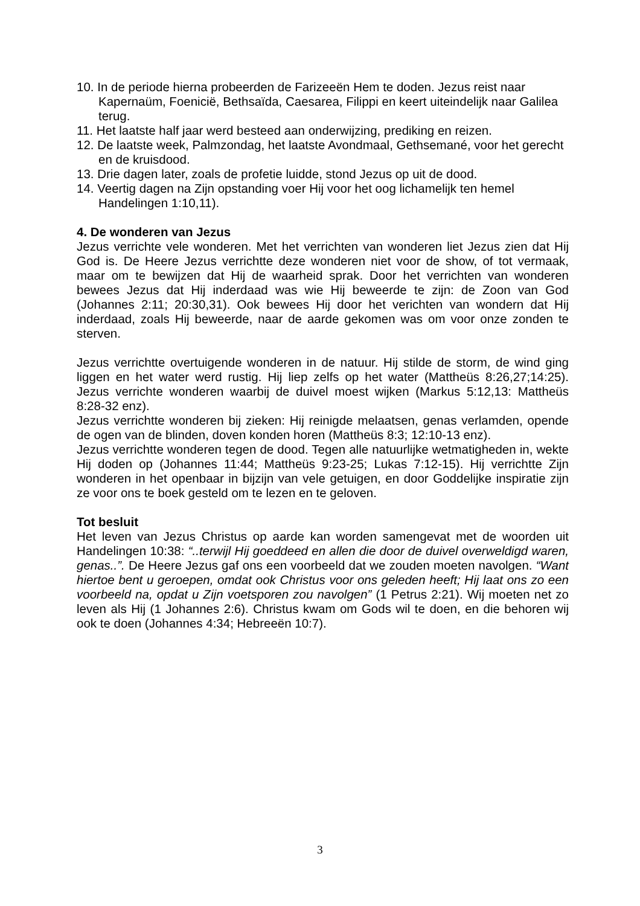10. In de periode hierna probeerden de Farizeeën Hem te doden. Jezus reist naar Kapernaüm, Foenicië, Bethsaïda, Caesarea, Filippi en keert uiteindelijk naar Galilea terug.
11. Het laatste half jaar werd besteed aan onderwijzing, prediking en reizen.
12. De laatste week, Palmzondag, het laatste Avondmaal, Gethsemané, voor het gerecht en de kruisdood.
13. Drie dagen later, zoals de profetie luidde, stond Jezus op uit de dood.
14. Veertig dagen na Zijn opstanding voer Hij voor het oog lichamelijk ten hemel Handelingen 1:10,11).
4. De wonderen van Jezus
Jezus verrichte vele wonderen. Met het verrichten van wonderen liet Jezus zien dat Hij God is. De Heere Jezus verrichtte deze wonderen niet voor de show, of tot vermaak, maar om te bewijzen dat Hij de waarheid sprak. Door het verrichten van wonderen bewees Jezus dat Hij inderdaad was wie Hij beweerde te zijn: de Zoon van God (Johannes 2:11; 20:30,31). Ook bewees Hij door het verichten van wondern dat Hij inderdaad, zoals Hij beweerde, naar de aarde gekomen was om voor onze zonden te sterven.
Jezus verrichtte overtuigende wonderen in de natuur. Hij stilde de storm, de wind ging liggen en het water werd rustig. Hij liep zelfs op het water (Mattheüs 8:26,27;14:25). Jezus verrichte wonderen waarbij de duivel moest wijken (Markus 5:12,13: Mattheüs 8:28-32 enz).
Jezus verrichtte wonderen bij zieken: Hij reinigde melaatsen, genas verlamden, opende de ogen van de blinden, doven konden horen (Mattheüs 8:3; 12:10-13 enz).
Jezus verrichtte wonderen tegen de dood. Tegen alle natuurlijke wetmatigheden in, wekte Hij doden op (Johannes 11:44; Mattheüs 9:23-25; Lukas 7:12-15). Hij verrichtte Zijn wonderen in het openbaar in bijzijn van vele getuigen, en door Goddelijke inspiratie zijn ze voor ons te boek gesteld om te lezen en te geloven.
Tot besluit
Het leven van Jezus Christus op aarde kan worden samengevat met de woorden uit Handelingen 10:38: “..terwijl Hij goeddeed en allen die door de duivel overweldigd waren, genas..”. De Heere Jezus gaf ons een voorbeeld dat we zouden moeten navolgen. “Want hiertoe bent u geroepen, omdat ook Christus voor ons geleden heeft; Hij laat ons zo een voorbeeld na, opdat u Zijn voetsporen zou navolgen” (1 Petrus 2:21). Wij moeten net zo leven als Hij (1 Johannes 2:6). Christus kwam om Gods wil te doen, en die behoren wij ook te doen (Johannes 4:34; Hebreeën 10:7).
3